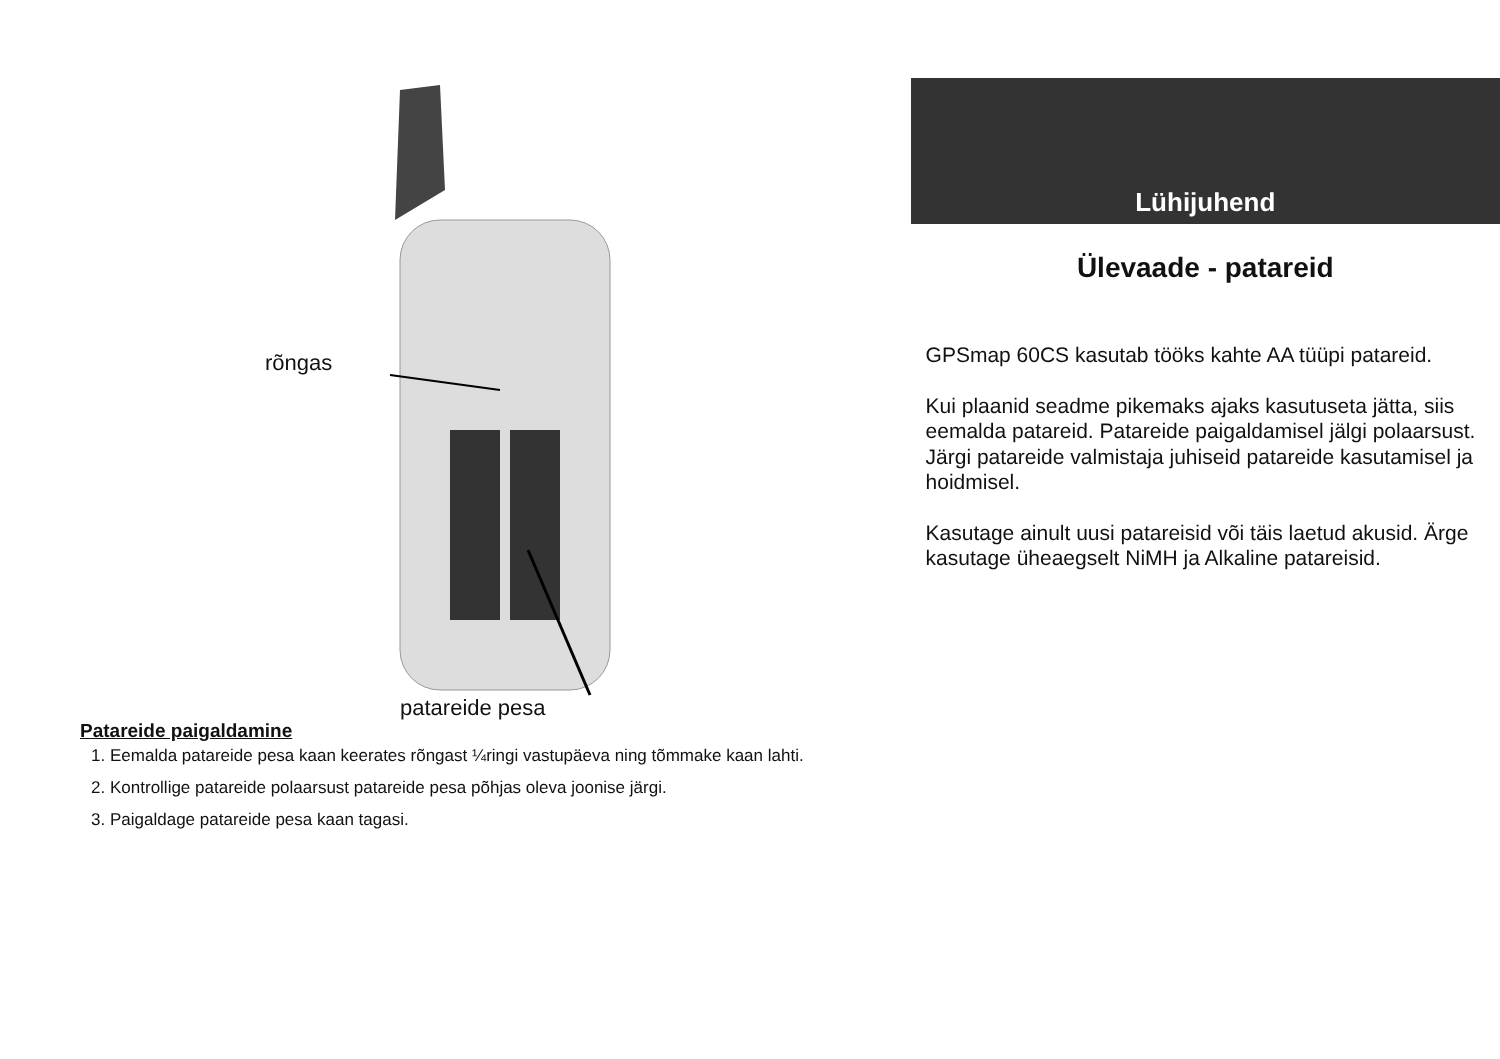rõngas
patareide pesa
Patareide paigaldamine
1. Eemalda patareide pesa kaan keerates rõngast ¼ringi vastupäeva ning tõmmake kaan lahti.
2. Kontrollige patareide polaarsust patareide pesa põhjas oleva joonise järgi.
3. Paigaldage patareide pesa kaan tagasi.
Lühijuhend
Ülevaade - patareid
GPSmap 60CS kasutab tööks kahte AA tüüpi patareid.
Kui plaanid seadme pikemaks ajaks kasutuseta jätta, siis eemalda patareid. Patareide paigaldamisel jälgi polaarsust. Järgi patareide valmistaja juhiseid patareide kasutamisel ja hoidmisel.
Kasutage ainult uusi patareisid või täis laetud akusid. Ärge kasutage üheaegselt NiMH ja Alkaline patareisid.